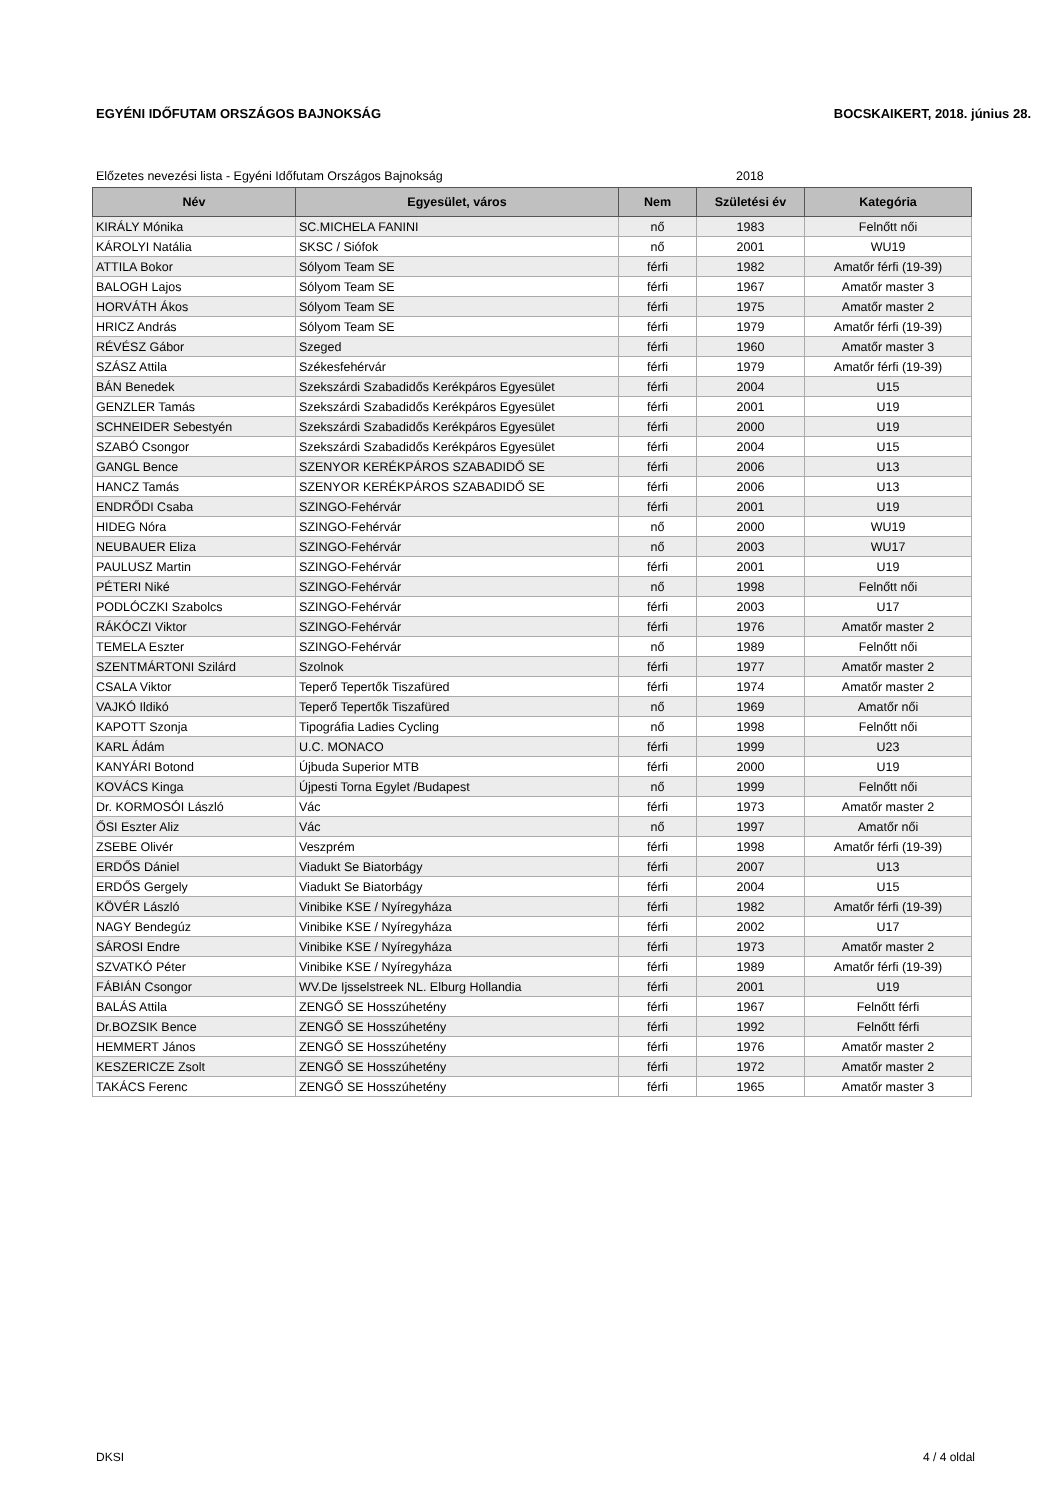EGYÉNI IDŐFUTAM ORSZÁGOS BAJNOKSÁG BOCSKAIKERT, 2018. június 28.
Előzetes nevezési lista - Egyéni Időfutam Országos Bajnokság 2018
| Név | Egyesület, város | Nem | Születési év | Kategória |
| --- | --- | --- | --- | --- |
| KIRÁLY Mónika | SC.MICHELA FANINI | nő | 1983 | Felnőtt női |
| KÁROLYI Natália | SKSC / Siófok | nő | 2001 | WU19 |
| ATTILA Bokor | Sólyom Team SE | férfi | 1982 | Amatőr férfi (19-39) |
| BALOGH Lajos | Sólyom Team SE | férfi | 1967 | Amatőr master 3 |
| HORVÁTH Ákos | Sólyom Team SE | férfi | 1975 | Amatőr master 2 |
| HRICZ András | Sólyom Team SE | férfi | 1979 | Amatőr férfi (19-39) |
| RÉVÉSZ Gábor | Szeged | férfi | 1960 | Amatőr master 3 |
| SZÁSZ Attila | Székesfehérvár | férfi | 1979 | Amatőr férfi (19-39) |
| BÁN Benedek | Szekszárdi Szabadidős Kerékpáros Egyesület | férfi | 2004 | U15 |
| GENZLER Tamás | Szekszárdi Szabadidős Kerékpáros Egyesület | férfi | 2001 | U19 |
| SCHNEIDER Sebestyén | Szekszárdi Szabadidős Kerékpáros Egyesület | férfi | 2000 | U19 |
| SZABÓ Csongor | Szekszárdi Szabadidős Kerékpáros Egyesület | férfi | 2004 | U15 |
| GANGL Bence | SZENYOR KERÉKPÁROS SZABADIDŐ SE | férfi | 2006 | U13 |
| HANCZ Tamás | SZENYOR KERÉKPÁROS SZABADIDŐ SE | férfi | 2006 | U13 |
| ENDRŐDI Csaba | SZINGO-Fehérvár | férfi | 2001 | U19 |
| HIDEG Nóra | SZINGO-Fehérvár | nő | 2000 | WU19 |
| NEUBAUER Eliza | SZINGO-Fehérvár | nő | 2003 | WU17 |
| PAULUSZ Martin | SZINGO-Fehérvár | férfi | 2001 | U19 |
| PÉTERI Niké | SZINGO-Fehérvár | nő | 1998 | Felnőtt női |
| PODLÓCZKI Szabolcs | SZINGO-Fehérvár | férfi | 2003 | U17 |
| RÁKÓCZI Viktor | SZINGO-Fehérvár | férfi | 1976 | Amatőr master 2 |
| TEMELA Eszter | SZINGO-Fehérvár | nő | 1989 | Felnőtt női |
| SZENTMÁRTONI Szilárd | Szolnok | férfi | 1977 | Amatőr master 2 |
| CSALA Viktor | Teperő Tepertők Tiszafüred | férfi | 1974 | Amatőr master 2 |
| VAJKÓ Ildikó | Teperő Tepertők Tiszafüred | nő | 1969 | Amatőr női |
| KAPOTT Szonja | Tipográfia Ladies Cycling | nő | 1998 | Felnőtt női |
| KARL Ádám | U.C. MONACO | férfi | 1999 | U23 |
| KANYÁRI Botond | Újbuda Superior MTB | férfi | 2000 | U19 |
| KOVÁCS Kinga | Újpesti Torna Egylet /Budapest | nő | 1999 | Felnőtt női |
| Dr. KORMOSÓI László | Vác | férfi | 1973 | Amatőr master 2 |
| ŐSI Eszter Aliz | Vác | nő | 1997 | Amatőr női |
| ZSEBE Olivér | Veszprém | férfi | 1998 | Amatőr férfi (19-39) |
| ERDŐS Dániel | Viadukt Se Biatorbágy | férfi | 2007 | U13 |
| ERDŐS Gergely | Viadukt Se Biatorbágy | férfi | 2004 | U15 |
| KÖVÉR László | Vinibike KSE / Nyíregyháza | férfi | 1982 | Amatőr férfi (19-39) |
| NAGY Bendegúz | Vinibike KSE / Nyíregyháza | férfi | 2002 | U17 |
| SÁROSI Endre | Vinibike KSE / Nyíregyháza | férfi | 1973 | Amatőr master 2 |
| SZVATKÓ Péter | Vinibike KSE / Nyíregyháza | férfi | 1989 | Amatőr férfi (19-39) |
| FÁBIÁN Csongor | WV.De Ijsselstreek NL. Elburg Hollandia | férfi | 2001 | U19 |
| BALÁS Attila | ZENGŐ SE Hosszúhetény | férfi | 1967 | Felnőtt férfi |
| Dr.BOZSIK Bence | ZENGŐ SE Hosszúhetény | férfi | 1992 | Felnőtt férfi |
| HEMMERT János | ZENGŐ SE Hosszúhetény | férfi | 1976 | Amatőr master 2 |
| KESZERICZE Zsolt | ZENGŐ SE Hosszúhetény | férfi | 1972 | Amatőr master 2 |
| TAKÁCS Ferenc | ZENGŐ SE Hosszúhetény | férfi | 1965 | Amatőr master 3 |
DKSI 4 / 4 oldal